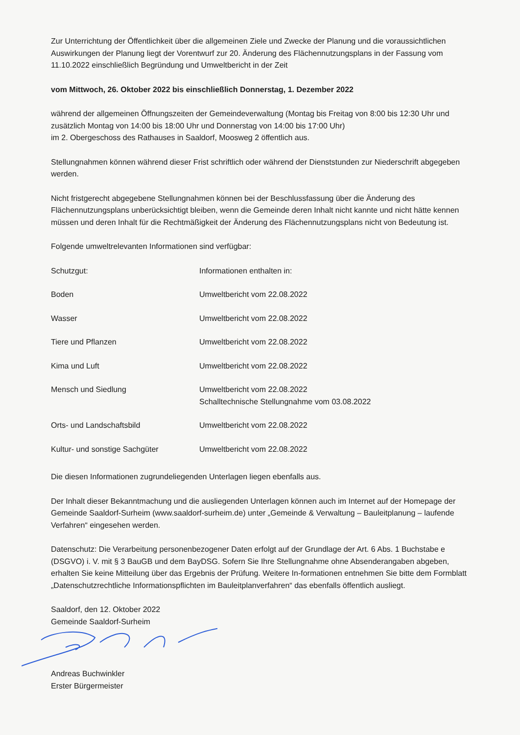Zur Unterrichtung der Öffentlichkeit über die allgemeinen Ziele und Zwecke der Planung und die voraussichtlichen Auswirkungen der Planung liegt der Vorentwurf zur 20. Änderung des Flächennutzungsplans in der Fassung vom 11.10.2022 einschließlich Begründung und Umweltbericht in der Zeit
vom Mittwoch, 26. Oktober 2022 bis einschließlich Donnerstag, 1. Dezember 2022
während der allgemeinen Öffnungszeiten der Gemeindeverwaltung (Montag bis Freitag von 8:00 bis 12:30 Uhr und zusätzlich Montag von 14:00 bis 18:00 Uhr und Donnerstag von 14:00 bis 17:00 Uhr)
im 2. Obergeschoss des Rathauses in Saaldorf, Moosweg 2 öffentlich aus.
Stellungnahmen können während dieser Frist schriftlich oder während der Dienststunden zur Niederschrift abgegeben werden.
Nicht fristgerecht abgegebene Stellungnahmen können bei der Beschlussfassung über die Änderung des Flächennutzungsplans unberücksichtigt bleiben, wenn die Gemeinde deren Inhalt nicht kannte und nicht hätte kennen müssen und deren Inhalt für die Rechtmäßigkeit der Änderung des Flächennutzungsplans nicht von Bedeutung ist.
Folgende umweltrelevanten Informationen sind verfügbar:
| Schutzgut: | Informationen enthalten in: |
| Boden | Umweltbericht vom 22.08.2022 |
| Wasser | Umweltbericht vom 22.08.2022 |
| Tiere und Pflanzen | Umweltbericht vom 22.08.2022 |
| Kima und Luft | Umweltbericht vom 22.08.2022 |
| Mensch und Siedlung | Umweltbericht vom 22.08.2022 Schalltechnische Stellungnahme vom 03.08.2022 |
| Orts- und Landschaftsbild | Umweltbericht vom 22.08.2022 |
| Kultur- und sonstige Sachgüter | Umweltbericht vom 22.08.2022 |
Die diesen Informationen zugrundeliegenden Unterlagen liegen ebenfalls aus.
Der Inhalt dieser Bekanntmachung und die ausliegenden Unterlagen können auch im Internet auf der Homepage der Gemeinde Saaldorf-Surheim (www.saaldorf-surheim.de) unter „Gemeinde & Verwaltung – Bauleitplanung – laufende Verfahren“ eingesehen werden.
Datenschutz: Die Verarbeitung personenbezogener Daten erfolgt auf der Grundlage der Art. 6 Abs. 1 Buchstabe e (DSGVO) i. V. mit § 3 BauGB und dem BayDSG. Sofern Sie Ihre Stellungnahme ohne Absenderangaben abgeben, erhalten Sie keine Mitteilung über das Ergebnis der Prüfung. Weitere In-formationen entnehmen Sie bitte dem Formblatt „Datenschutzrechtliche Informationspflichten im Bauleitplanverfahren“ das ebenfalls öffentlich ausliegt.
Saaldorf, den 12. Oktober 2022
Gemeinde Saaldorf-Surheim
Andreas Buchwinkler
Erster Bürgermeister